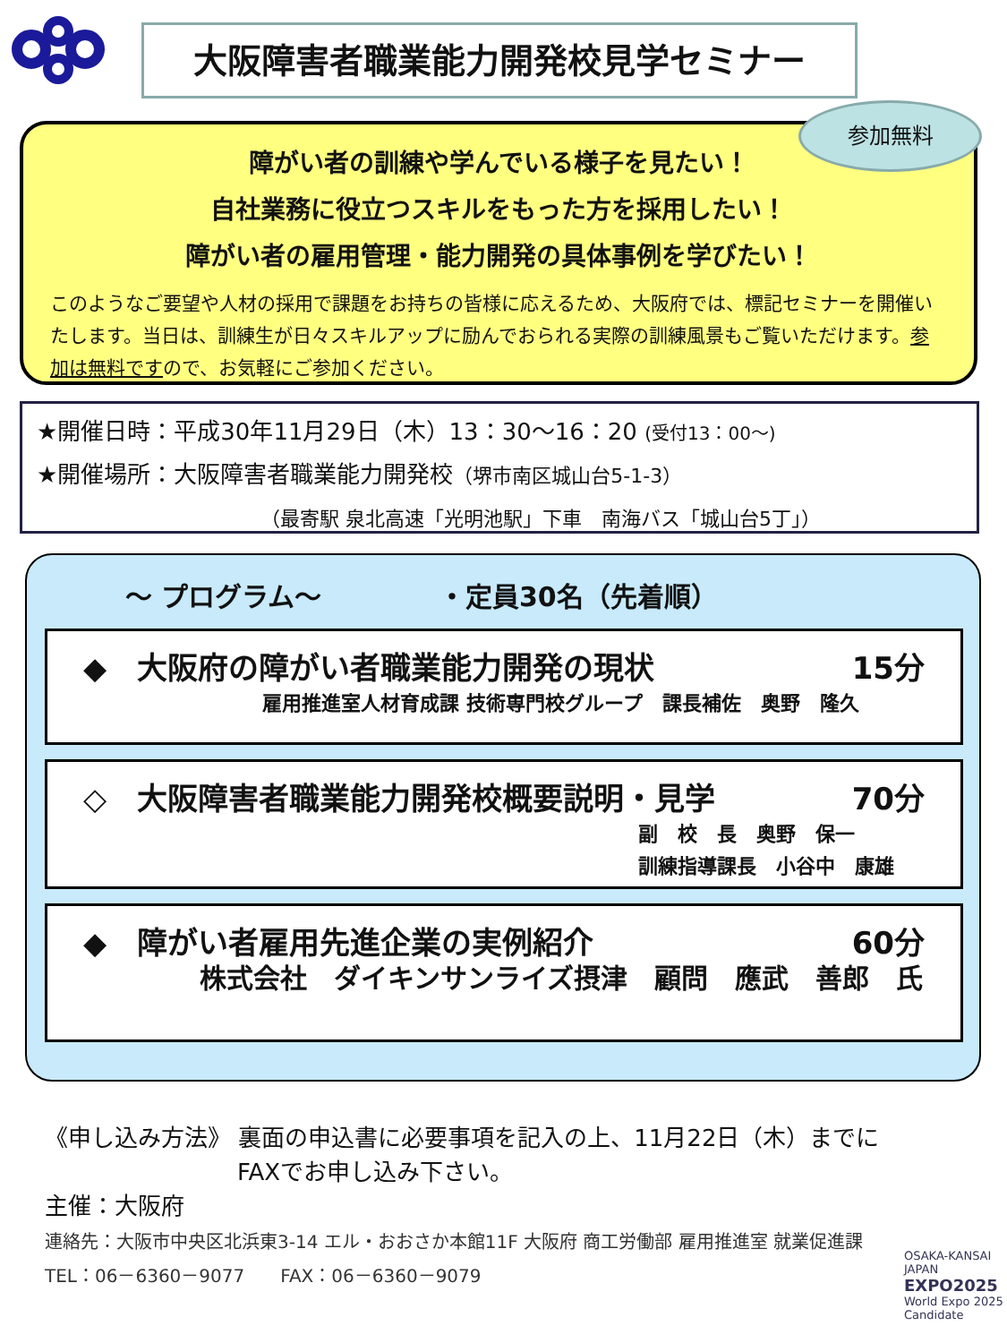大阪障害者職業能力開発校見学セミナー
障がい者の訓練や学んでいる様子を見たい！
自社業務に役立つスキルをもった方を採用したい！
障がい者の雇用管理・能力開発の具体事例を学びたい！
このようなご要望や人材の採用で課題をお持ちの皆様に応えるため、大阪府では、標記セミナーを開催いたします。当日は、訓練生が日々スキルアップに励んでおられる実際の訓練風景もご覧いただけます。参加は無料ですので、お気軽にご参加ください。
参加無料
★開催日時：平成30年11月29日（木）13：30～16：20 (受付13：00～)
★開催場所：大阪障害者職業能力開発校（堺市南区城山台5-1-3）
（最寄駅 泉北高速「光明池駅」下車　南海バス「城山台5丁」）
～ プログラム～ ・定員30名（先着順）
◆　大阪府の障がい者職業能力開発の現状 15分
雇用推進室人材育成課 技術専門校グループ　課長補佐　奥野　隆久
◇　大阪障害者職業能力開発校概要説明・見学 70分
副　校　長　奥野　保一
訓練指導課長　小谷中　康雄
◆　障がい者雇用先進企業の実例紹介 60分
株式会社　ダイキンサンライズ摂津　顧問　應武　善郎　氏
《申し込み方法》 裏面の申込書に必要事項を記入の上、11月22日（木）までに
FAXでお申し込み下さい。
主催：大阪府
連絡先：大阪市中央区北浜東3-14 エル・おおさか本館11F 大阪府 商工労働部 雇用推進室 就業促進課
TEL：06－6360－9077　　FAX：06－6360－9079
OSAKA-KANSAI
JAPAN
EXPO2025
World Expo 2025 Candidate